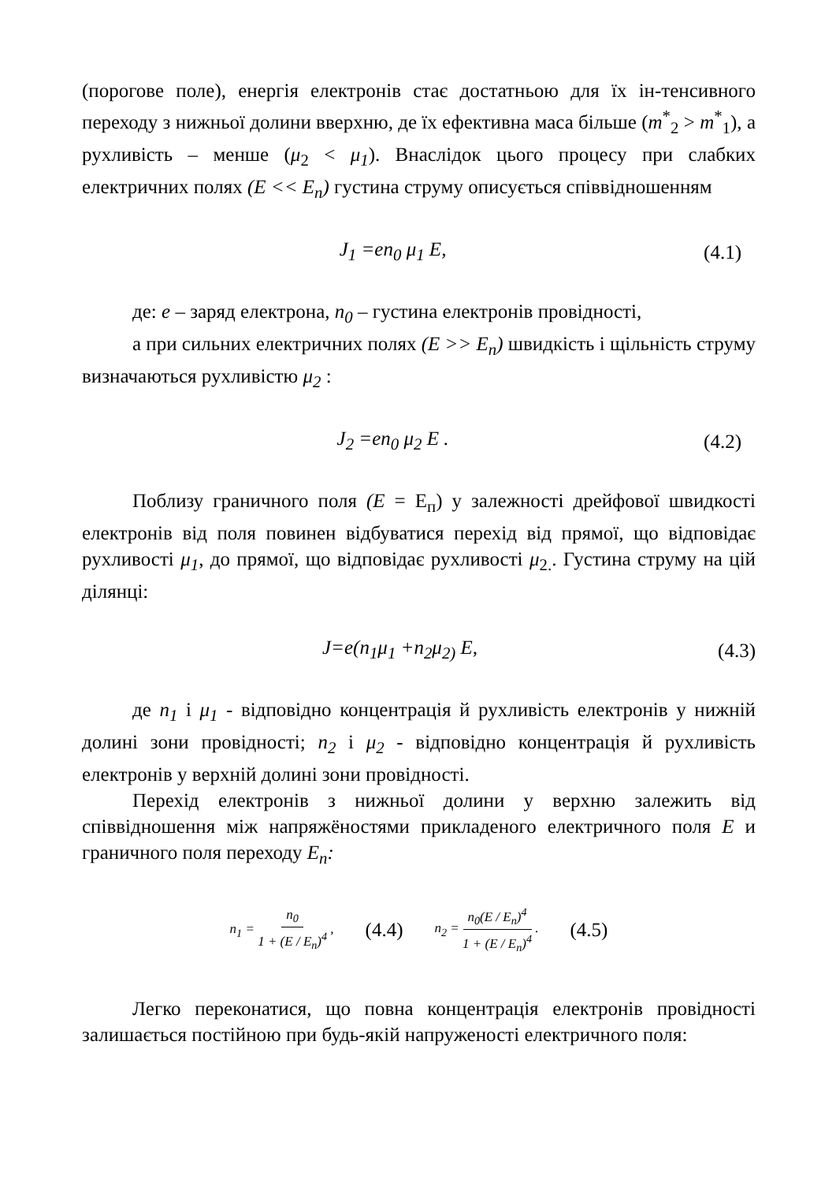(порогове поле), енергія електронів стає достатньою для їх ін-тенсивного переходу з нижньої долини вверхню, де їх ефективна маса більше (m<sup>*</sup><sub>2</sub> > m<sup>*</sup><sub>1</sub>), а рухливість – менше (μ<sub>2</sub> < μ<sub>1</sub>). Внаслідок цього процесу при слабких електричних полях (E << E<sub>n</sub>) густина струму описується співвідношенням
J<sub>1</sub> =en<sub>0</sub> μ<sub>1</sub> E, (4.1)
де: e – заряд електрона, n<sub>0</sub> – густина електронів провідності,
а при сильних електричних полях (E >> E<sub>n</sub>) швидкість і щільність струму визначаються рухливістю μ<sub>2</sub> :
J<sub>2</sub> =en<sub>0</sub> μ<sub>2</sub> E . (4.2)
Поблизу граничного поля (E = E<sub>п</sub>) у залежності дрейфової швидкості електронів від поля повинен відбуватися перехід від прямої, що відповідає рухливості μ<sub>1</sub>, до прямої, що відповідає рухливості μ<sub>2.</sub>. Густина струму на цій ділянці:
J=e(n<sub>1</sub>μ<sub>1</sub> +n<sub>2</sub>μ<sub>2)</sub> E, (4.3)
де n<sub>1</sub> і μ<sub>1</sub> - відповідно концентрація й рухливість електронів у нижній долині зони провідності; n<sub>2</sub> і μ<sub>2</sub> - відповідно концентрація й рухливість електронів у верхній долині зони провідності.
Перехід електронів з нижньої долини у верхню залежить від співвідношення між напряжёностями прикладеного електричного поля E и граничного поля переходу E<sub>n</sub>:
n<sub>1</sub> = n<sub>0</sub> 1 + (E / E<sub>n</sub>)<sup>4</sup> , (4.4) n<sub>2</sub> = n<sub>0</sub>(E / E<sub>n</sub>)<sup>4</sup> 1 + (E / E<sub>n</sub>)<sup>4</sup> . (4.5)
Легко переконатися, що повна концентрація електронів провідності залишається постійною при будь-якій напруженості електричного поля: